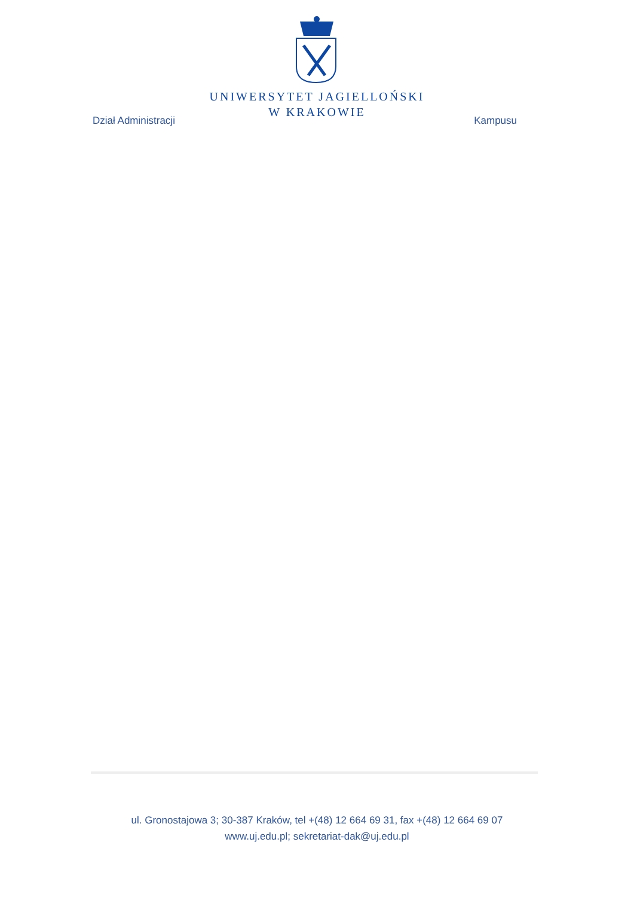UNIWERSYTET JAGIELLOŃSKI
W KRAKOWIE
Dział Administracji Kampusu
ul. Gronostajowa 3; 30-387 Kraków, tel +(48) 12 664 69 31, fax +(48) 12 664 69 07
www.uj.edu.pl; sekretariat-dak@uj.edu.pl